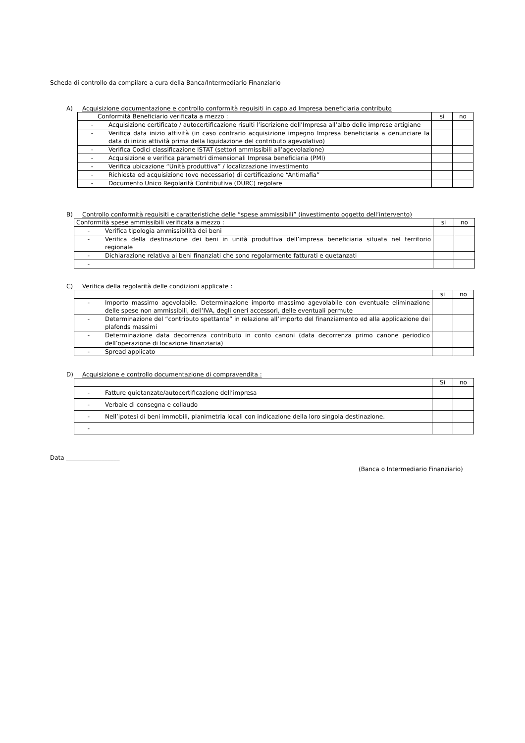Scheda di controllo da compilare a cura della Banca/Intermediario Finanziario
A) Acquisizione documentazione e controllo conformità requisiti in capo ad Impresa beneficiaria contributo
| Conformità Beneficiario verificata a mezzo : | | si | no |
| - | Acquisizione certificato / autocertificazione risulti l’iscrizione dell’Impresa all’albo delle imprese artigiane | | |
| - | Verifica data inizio attività (in caso contrario acquisizione impegno Impresa beneficiaria a denunciare la data di inizio attività prima della liquidazione del contributo agevolativo) | | |
| - | Verifica Codici classificazione ISTAT (settori ammissibili all’agevolazione) | | |
| - | Acquisizione e verifica parametri dimensionali Impresa beneficiaria (PMI) | | |
| - | Verifica ubicazione “Unità produttiva” / localizzazione investimento | | |
| - | Richiesta ed acquisizione (ove necessario) di certificazione “Antimafia” | | |
| - | Documento Unico Regolarità Contributiva (DURC) regolare | | |
B) Controllo conformità requisiti e caratteristiche delle “spese ammissibili” (investimento oggetto dell’intervento)
| Conformità spese ammissibili verificata a mezzo : | | si | no |
| - | Verifica tipologia ammissibilità dei beni | | |
| - | Verifica della destinazione dei beni in unità produttiva dell’impresa beneficiaria situata nel territorio regionale | | |
| - | Dichiarazione relativa ai beni finanziati che sono regolarmente fatturati e quetanzati | | |
| - | | | |
C) Verifica della regolarità delle condizioni applicate :
| | | si | no |
| - | Importo massimo agevolabile. Determinazione importo massimo agevolabile con eventuale eliminazione delle spese non ammissibili, dell’IVA, degli oneri accessori, delle eventuali permute | | |
| - | Determinazione del “contributo spettante” in relazione all’importo del finanziamento ed alla applicazione dei plafonds massimi | | |
| - | Determinazione data decorrenza contributo in conto canoni (data decorrenza primo canone periodico dell’operazione di locazione finanziaria) | | |
| - | Spread applicato | | |
D) Acquisizione e controllo documentazione di compravendita :
| | | Si | no |
| - | Fatture quietanzate/autocertificazione dell’impresa | | |
| - | Verbale di consegna e collaudo | | |
| - | Nell’ipotesi di beni immobili, planimetria locali con indicazione della loro singola destinazione. | | |
| - | | | |
Data __________________
(Banca o Intermediario Finanziario)